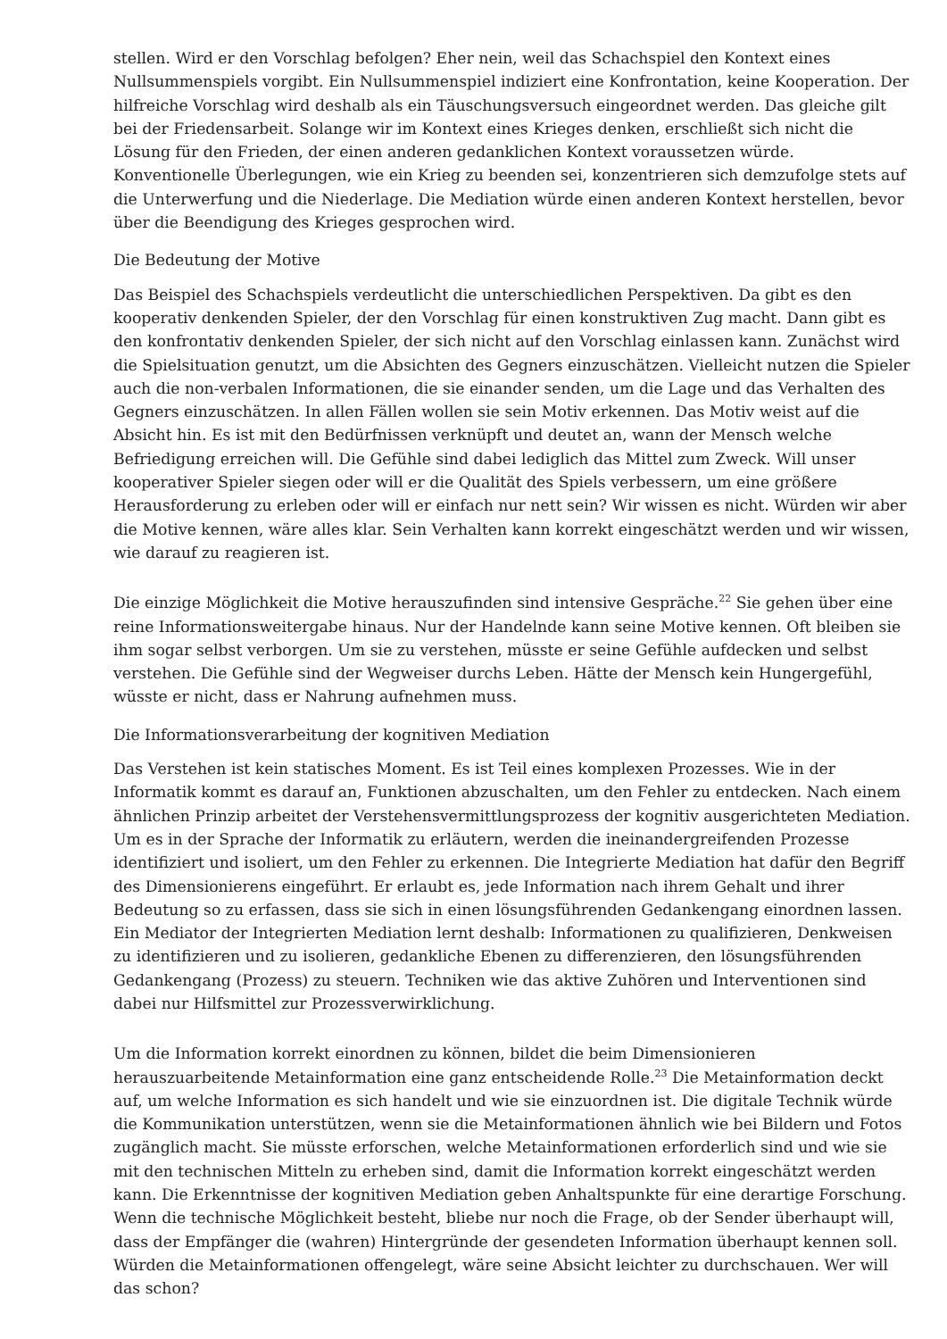stellen. Wird er den Vorschlag befolgen? Eher nein, weil das Schachspiel den Kontext eines Nullsummenspiels vorgibt. Ein Nullsummenspiel indiziert eine Konfrontation, keine Kooperation. Der hilfreiche Vorschlag wird deshalb als ein Täuschungsversuch eingeordnet werden. Das gleiche gilt bei der Friedensarbeit. Solange wir im Kontext eines Krieges denken, erschließt sich nicht die Lösung für den Frieden, der einen anderen gedanklichen Kontext voraussetzen würde. Konventionelle Überlegungen, wie ein Krieg zu beenden sei, konzentrieren sich demzufolge stets auf die Unterwerfung und die Niederlage. Die Mediation würde einen anderen Kontext herstellen, bevor über die Beendigung des Krieges gesprochen wird.
Die Bedeutung der Motive
Das Beispiel des Schachspiels verdeutlicht die unterschiedlichen Perspektiven. Da gibt es den kooperativ denkenden Spieler, der den Vorschlag für einen konstruktiven Zug macht. Dann gibt es den konfrontativ denkenden Spieler, der sich nicht auf den Vorschlag einlassen kann. Zunächst wird die Spielsituation genutzt, um die Absichten des Gegners einzuschätzen. Vielleicht nutzen die Spieler auch die non-verbalen Informationen, die sie einander senden, um die Lage und das Verhalten des Gegners einzuschätzen. In allen Fällen wollen sie sein Motiv erkennen. Das Motiv weist auf die Absicht hin. Es ist mit den Bedürfnissen verknüpft und deutet an, wann der Mensch welche Befriedigung erreichen will. Die Gefühle sind dabei lediglich das Mittel zum Zweck. Will unser kooperativer Spieler siegen oder will er die Qualität des Spiels verbessern, um eine größere Herausforderung zu erleben oder will er einfach nur nett sein? Wir wissen es nicht. Würden wir aber die Motive kennen, wäre alles klar. Sein Verhalten kann korrekt eingeschätzt werden und wir wissen, wie darauf zu reagieren ist.
Die einzige Möglichkeit die Motive herauszufinden sind intensive Gespräche.<sup>22</sup> Sie gehen über eine reine Informationsweitergabe hinaus. Nur der Handelnde kann seine Motive kennen. Oft bleiben sie ihm sogar selbst verborgen. Um sie zu verstehen, müsste er seine Gefühle aufdecken und selbst verstehen. Die Gefühle sind der Wegweiser durchs Leben. Hätte der Mensch kein Hungergefühl, wüsste er nicht, dass er Nahrung aufnehmen muss.
Die Informationsverarbeitung der kognitiven Mediation
Das Verstehen ist kein statisches Moment. Es ist Teil eines komplexen Prozesses. Wie in der Informatik kommt es darauf an, Funktionen abzuschalten, um den Fehler zu entdecken. Nach einem ähnlichen Prinzip arbeitet der Verstehensvermittlungsprozess der kognitiv ausgerichteten Mediation. Um es in der Sprache der Informatik zu erläutern, werden die ineinandergreifenden Prozesse identifiziert und isoliert, um den Fehler zu erkennen. Die Integrierte Mediation hat dafür den Begriff des Dimensionierens eingeführt. Er erlaubt es, jede Information nach ihrem Gehalt und ihrer Bedeutung so zu erfassen, dass sie sich in einen lösungsführenden Gedankengang einordnen lassen. Ein Mediator der Integrierten Mediation lernt deshalb: Informationen zu qualifizieren, Denkweisen zu identifizieren und zu isolieren, gedankliche Ebenen zu differenzieren, den lösungsführenden Gedankengang (Prozess) zu steuern. Techniken wie das aktive Zuhören und Interventionen sind dabei nur Hilfsmittel zur Prozessverwirklichung.
Um die Information korrekt einordnen zu können, bildet die beim Dimensionieren herauszuarbeitende Metainformation eine ganz entscheidende Rolle.<sup>23</sup> Die Metainformation deckt auf, um welche Information es sich handelt und wie sie einzuordnen ist. Die digitale Technik würde die Kommunikation unterstützen, wenn sie die Metainformationen ähnlich wie bei Bildern und Fotos zugänglich macht. Sie müsste erforschen, welche Metainformationen erforderlich sind und wie sie mit den technischen Mitteln zu erheben sind, damit die Information korrekt eingeschätzt werden kann. Die Erkenntnisse der kognitiven Mediation geben Anhaltspunkte für eine derartige Forschung. Wenn die technische Möglichkeit besteht, bliebe nur noch die Frage, ob der Sender überhaupt will, dass der Empfänger die (wahren) Hintergründe der gesendeten Information überhaupt kennen soll. Würden die Metainformationen offengelegt, wäre seine Absicht leichter zu durchschauen. Wer will das schon?